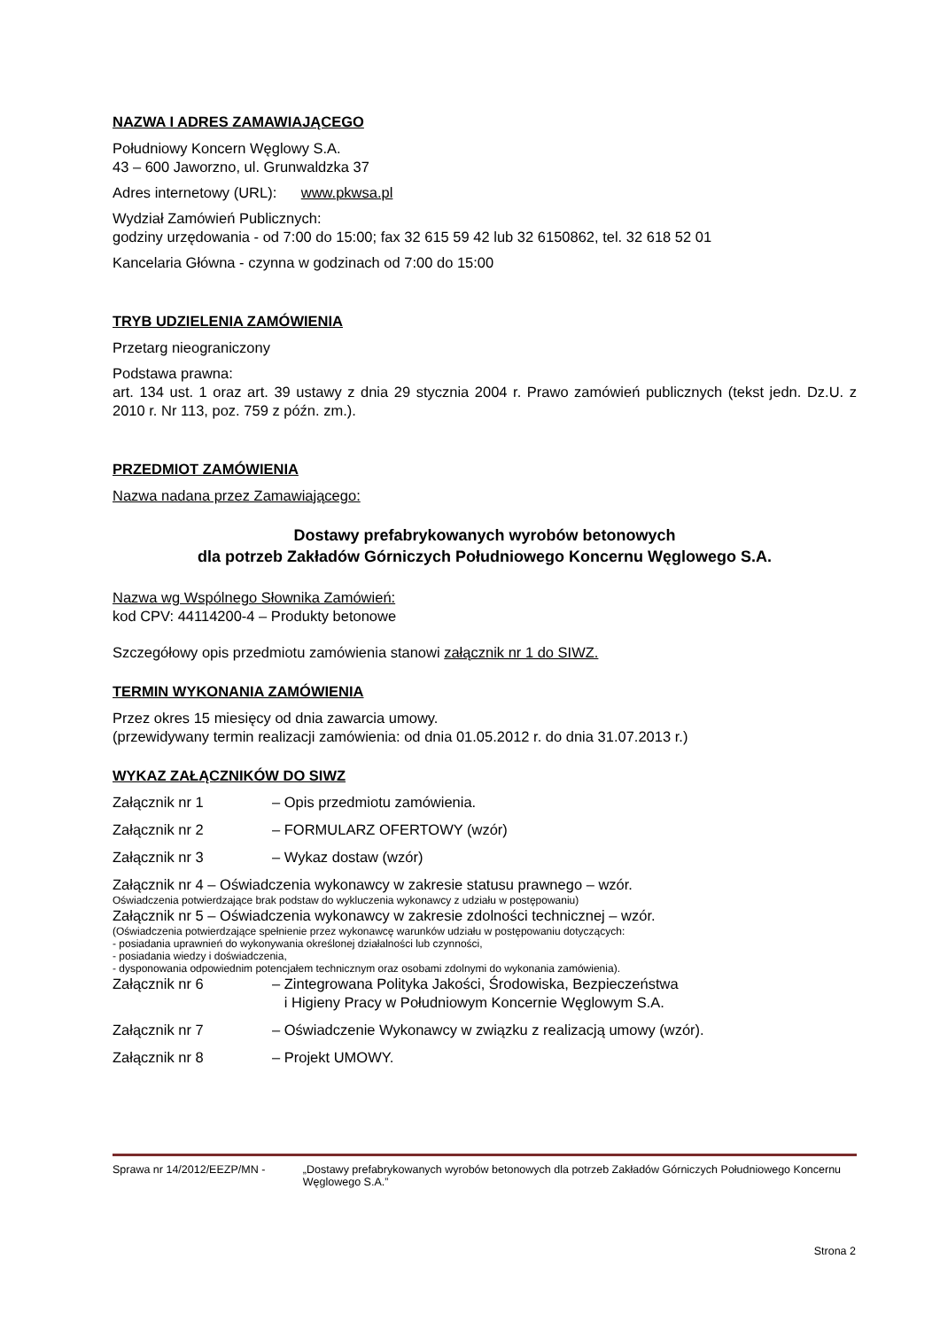NAZWA I ADRES ZAMAWIAJĄCEGO
Południowy Koncern Węglowy S.A.
43 – 600 Jaworzno, ul. Grunwaldzka 37
Adres internetowy (URL): www.pkwsa.pl
Wydział Zamówień Publicznych:
godziny urzędowania - od 7:00 do 15:00; fax 32 615 59 42 lub 32 6150862, tel. 32 618 52 01
Kancelaria Główna - czynna w godzinach od 7:00 do 15:00
TRYB UDZIELENIA ZAMÓWIENIA
Przetarg nieograniczony
Podstawa prawna:
art. 134 ust. 1 oraz art. 39 ustawy z dnia 29 stycznia 2004 r. Prawo zamówień publicznych (tekst jedn. Dz.U. z 2010 r. Nr 113, poz. 759 z późn. zm.).
PRZEDMIOT ZAMÓWIENIA
Nazwa nadana przez Zamawiającego:
Dostawy prefabrykowanych wyrobów betonowych
dla potrzeb Zakładów Górniczych Południowego Koncernu Węglowego S.A.
Nazwa wg Wspólnego Słownika Zamówień:
kod CPV: 44114200-4 – Produkty betonowe
Szczegółowy opis przedmiotu zamówienia stanowi załącznik nr 1 do SIWZ.
TERMIN WYKONANIA ZAMÓWIENIA
Przez okres 15 miesięcy od dnia zawarcia umowy.
(przewidywany termin realizacji zamówienia: od dnia 01.05.2012 r. do dnia 31.07.2013 r.)
WYKAZ ZAŁĄCZNIKÓW DO SIWZ
Załącznik nr 1 – Opis przedmiotu zamówienia.
Załącznik nr 2 – FORMULARZ OFERTOWY (wzór)
Załącznik nr 3 – Wykaz dostaw (wzór)
Załącznik nr 4 – Oświadczenia wykonawcy w zakresie statusu prawnego – wzór.
Oświadczenia potwierdzające brak podstaw do wykluczenia wykonawcy z udziału w postępowaniu)
Załącznik nr 5 – Oświadczenia wykonawcy w zakresie zdolności technicznej – wzór.
(Oświadczenia potwierdzające spełnienie przez wykonawcę warunków udziału w postępowaniu dotyczących:
- posiadania uprawnień do wykonywania określonej działalności lub czynności,
- posiadania wiedzy i doświadczenia,
- dysponowania odpowiednim potencjałem technicznym oraz osobami zdolnymi do wykonania zamówienia).
Załącznik nr 6 – Zintegrowana Polityka Jakości, Środowiska, Bezpieczeństwa
i Higieny Pracy w Południowym Koncernie Węglowym S.A.
Załącznik nr 7 – Oświadczenie Wykonawcy w związku z realizacją umowy (wzór).
Załącznik nr 8 – Projekt UMOWY.
Sprawa nr 14/2012/EEZP/MN - „Dostawy prefabrykowanych wyrobów betonowych dla potrzeb Zakładów Górniczych Południowego Koncernu Węglowego S.A.”
Strona 2